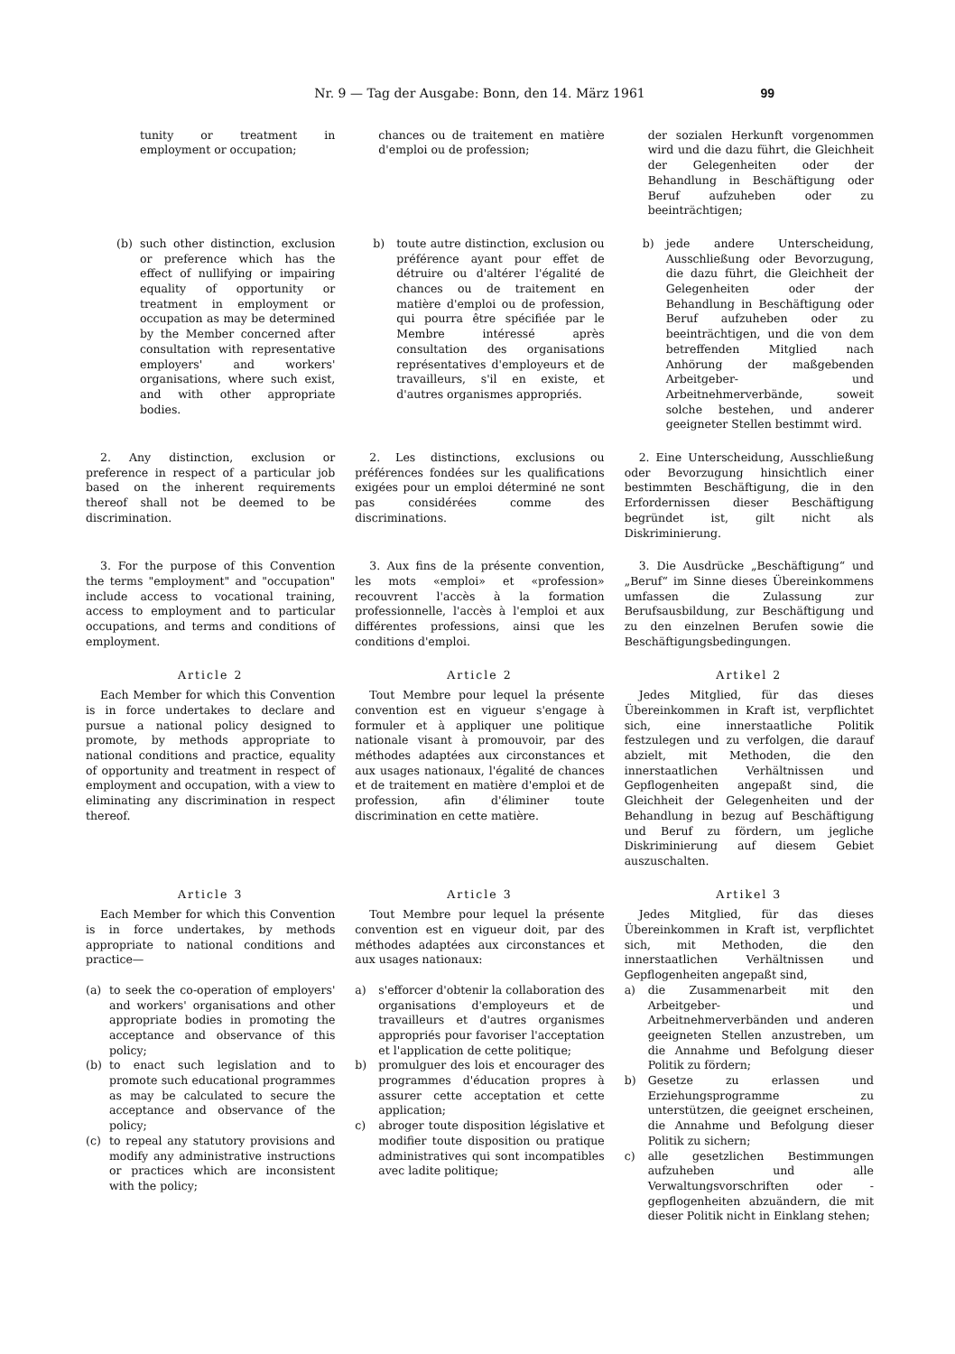Nr. 9 — Tag der Ausgabe: Bonn, den 14. März 1961 99
tunity or treatment in employment or occupation;
chances ou de traitement en matière d'emploi ou de profession;
der sozialen Herkunft vorgenommen wird und die dazu führt, die Gleichheit der Gelegenheiten oder der Behandlung in Beschäftigung oder Beruf aufzuheben oder zu beeinträchtigen;
(b) such other distinction, exclusion or preference which has the effect of nullifying or impairing equality of opportunity or treatment in employment or occupation as may be determined by the Member concerned after consultation with representative employers' and workers' organisations, where such exist, and with other appropriate bodies.
b) toute autre distinction, exclusion ou préférence ayant pour effet de détruire ou d'altérer l'égalité de chances ou de traitement en matière d'emploi ou de profession, qui pourra être spécifiée par le Membre intéressé après consultation des organisations représentatives d'employeurs et de travailleurs, s'il en existe, et d'autres organismes appropriés.
b) jede andere Unterscheidung, Ausschließung oder Bevorzugung, die dazu führt, die Gleichheit der Gelegenheiten oder der Behandlung in Beschäftigung oder Beruf aufzuheben oder zu beeinträchtigen, und die von dem betreffenden Mitglied nach Anhörung der maßgebenden Arbeitgeber- und Arbeitnehmerverbände, soweit solche bestehen, und anderer geeigneter Stellen bestimmt wird.
2. Any distinction, exclusion or preference in respect of a particular job based on the inherent requirements thereof shall not be deemed to be discrimination.
2. Les distinctions, exclusions ou préférences fondées sur les qualifications exigées pour un emploi déterminé ne sont pas considérées comme des discriminations.
2. Eine Unterscheidung, Ausschließung oder Bevorzugung hinsichtlich einer bestimmten Beschäftigung, die in den Erfordernissen dieser Beschäftigung begründet ist, gilt nicht als Diskriminierung.
3. For the purpose of this Convention the terms "employment" and "occupation" include access to vocational training, access to employment and to particular occupations, and terms and conditions of employment.
3. Aux fins de la présente convention, les mots «emploi» et «profession» recouvrent l'accès à la formation professionnelle, l'accès à l'emploi et aux différentes professions, ainsi que les conditions d'emploi.
3. Die Ausdrücke „Beschäftigung“ und „Beruf“ im Sinne dieses Übereinkommens umfassen die Zulassung zur Berufsausbildung, zur Beschäftigung und zu den einzelnen Berufen sowie die Beschäftigungsbedingungen.
Article 2
Each Member for which this Convention is in force undertakes to declare and pursue a national policy designed to promote, by methods appropriate to national conditions and practice, equality of opportunity and treatment in respect of employment and occupation, with a view to eliminating any discrimination in respect thereof.
Article 2
Tout Membre pour lequel la présente convention est en vigueur s'engage à formuler et à appliquer une politique nationale visant à promouvoir, par des méthodes adaptées aux circonstances et aux usages nationaux, l'égalité de chances et de traitement en matière d'emploi et de profession, afin d'éliminer toute discrimination en cette matière.
Artikel 2
Jedes Mitglied, für das dieses Übereinkommen in Kraft ist, verpflichtet sich, eine innerstaatliche Politik festzulegen und zu verfolgen, die darauf abzielt, mit Methoden, die den innerstaatlichen Verhältnissen und Gepflogenheiten angepaßt sind, die Gleichheit der Gelegenheiten und der Behandlung in bezug auf Beschäftigung und Beruf zu fördern, um jegliche Diskriminierung auf diesem Gebiet auszuschalten.
Article 3
Each Member for which this Convention is in force undertakes, by methods appropriate to national conditions and practice—
(a) to seek the co-operation of employers' and workers' organisations and other appropriate bodies in promoting the acceptance and observance of this policy;
(b) to enact such legislation and to promote such educational programmes as may be calculated to secure the acceptance and observance of the policy;
(c) to repeal any statutory provisions and modify any administrative instructions or practices which are inconsistent with the policy;
Article 3
Tout Membre pour lequel la présente convention est en vigueur doit, par des méthodes adaptées aux circonstances et aux usages nationaux:
a) s'efforcer d'obtenir la collaboration des organisations d'employeurs et de travailleurs et d'autres organismes appropriés pour favoriser l'acceptation et l'application de cette politique;
b) promulguer des lois et encourager des programmes d'éducation propres à assurer cette acceptation et cette application;
c) abroger toute disposition législative et modifier toute disposition ou pratique administratives qui sont incompatibles avec ladite politique;
Artikel 3
Jedes Mitglied, für das dieses Übereinkommen in Kraft ist, verpflichtet sich, mit Methoden, die den innerstaatlichen Verhältnissen und Gepflogenheiten angepaßt sind,
a) die Zusammenarbeit mit den Arbeitgeber- und Arbeitnehmerverbänden und anderen geeigneten Stellen anzustreben, um die Annahme und Befolgung dieser Politik zu fördern;
b) Gesetze zu erlassen und Erziehungsprogramme zu unterstützen, die geeignet erscheinen, die Annahme und Befolgung dieser Politik zu sichern;
c) alle gesetzlichen Bestimmungen aufzuheben und alle Verwaltungsvorschriften oder -gepflogenheiten abzuändern, die mit dieser Politik nicht in Einklang stehen;